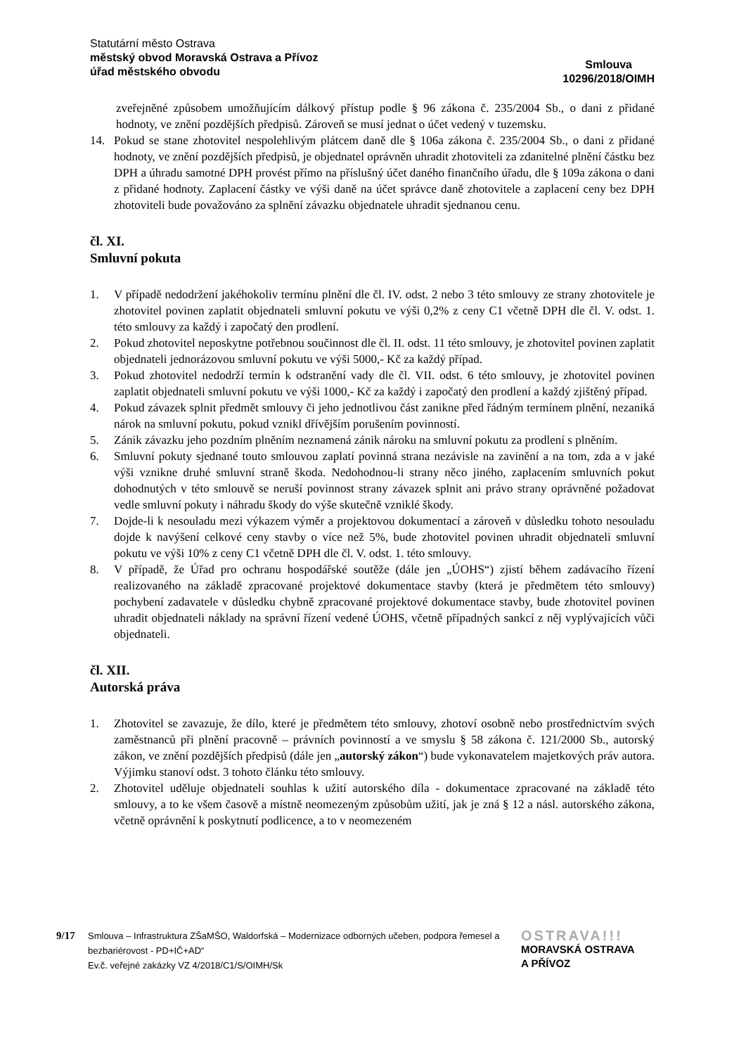Statutární město Ostrava
městský obvod Moravská Ostrava a Přívoz
úřad městského obvodu
Smlouva
10296/2018/OIMH
zveřejněné způsobem umožňujícím dálkový přístup podle § 96 zákona č. 235/2004 Sb., o dani z přidané hodnoty, ve znění pozdějších předpisů. Zároveň se musí jednat o účet vedený v tuzemsku.
14. Pokud se stane zhotovitel nespolehlivým plátcem daně dle § 106a zákona č. 235/2004 Sb., o dani z přidané hodnoty, ve znění pozdějších předpisů, je objednatel oprávněn uhradit zhotoviteli za zdanitelné plnění částku bez DPH a úhradu samotné DPH provést přímo na příslušný účet daného finančního úřadu, dle § 109a zákona o dani z přidané hodnoty. Zaplacení částky ve výši daně na účet správce daně zhotovitele a zaplacení ceny bez DPH zhotoviteli bude považováno za splnění závazku objednatele uhradit sjednanou cenu.
čl. XI.
Smluvní pokuta
1. V případě nedodržení jakéhokoliv termínu plnění dle čl. IV. odst. 2 nebo 3 této smlouvy ze strany zhotovitele je zhotovitel povinen zaplatit objednateli smluvní pokutu ve výši 0,2% z ceny C1 včetně DPH dle čl. V. odst. 1. této smlouvy za každý i započatý den prodlení.
2. Pokud zhotovitel neposkytne potřebnou součinnost dle čl. II. odst. 11 této smlouvy, je zhotovitel povinen zaplatit objednateli jednorázovou smluvní pokutu ve výši 5000,- Kč za každý případ.
3. Pokud zhotovitel nedodrží termín k odstranění vady dle čl. VII. odst. 6 této smlouvy, je zhotovitel povinen zaplatit objednateli smluvní pokutu ve výši 1000,- Kč za každý i započatý den prodlení a každý zjištěný případ.
4. Pokud závazek splnit předmět smlouvy či jeho jednotlivou část zanikne před řádným termínem plnění, nezaniká nárok na smluvní pokutu, pokud vznikl dřívějším porušením povinností.
5. Zánik závazku jeho pozdním plněním neznamená zánik nároku na smluvní pokutu za prodlení s plněním.
6. Smluvní pokuty sjednané touto smlouvou zaplatí povinná strana nezávisle na zavinění a na tom, zda a v jaké výši vznikne druhé smluvní straně škoda. Nedohodnou-li strany něco jiného, zaplacením smluvních pokut dohodnutých v této smlouvě se neruší povinnost strany závazek splnit ani právo strany oprávněné požadovat vedle smluvní pokuty i náhradu škody do výše skutečně vzniklé škody.
7. Dojde-li k nesouladu mezi výkazem výměr a projektovou dokumentací a zároveň v důsledku tohoto nesouladu dojde k navýšení celkové ceny stavby o více než 5%, bude zhotovitel povinen uhradit objednateli smluvní pokutu ve výši 10% z ceny C1 včetně DPH dle čl. V. odst. 1. této smlouvy.
8. V případě, že Úřad pro ochranu hospodářské soutěže (dále jen „ÚOHS“) zjistí během zadávacího řízení realizovaného na základě zpracované projektové dokumentace stavby (která je předmětem této smlouvy) pochybení zadavatele v důsledku chybně zpracované projektové dokumentace stavby, bude zhotovitel povinen uhradit objednateli náklady na správní řízení vedené ÚOHS, včetně případných sankcí z něj vyplývajících vůči objednateli.
čl. XII.
Autorská práva
1. Zhotovitel se zavazuje, že dílo, které je předmětem této smlouvy, zhotoví osobně nebo prostřednictvím svých zaměstnanců při plnění pracovně – právních povinností a ve smyslu § 58 zákona č. 121/2000 Sb., autorský zákon, ve znění pozdějších předpisů (dále jen „autorský zákon“) bude vykonavatelem majetkových práv autora. Výjimku stanoví odst. 3 tohoto článku této smlouvy.
2. Zhotovitel uděluje objednateli souhlas k užití autorského díla - dokumentace zpracované na základě této smlouvy, a to ke všem časově a místně neomezeným způsobům užití, jak je zná § 12 a násl. autorského zákona, včetně oprávnění k poskytnutí podlicence, a to v neomezeném
9/17
Smlouva – Infrastruktura ZŠaMŠO, Waldorfská – Modernizace odborných učeben, podpora řemesel a bezbariérovost - PD+IČ+AD“
Ev.č. veřejné zakázky VZ 4/2018/C1/S/OIMH/Sk
OSTRAVA!!!
MORAVSKÁ OSTRAVA
A PŘÍVOZ